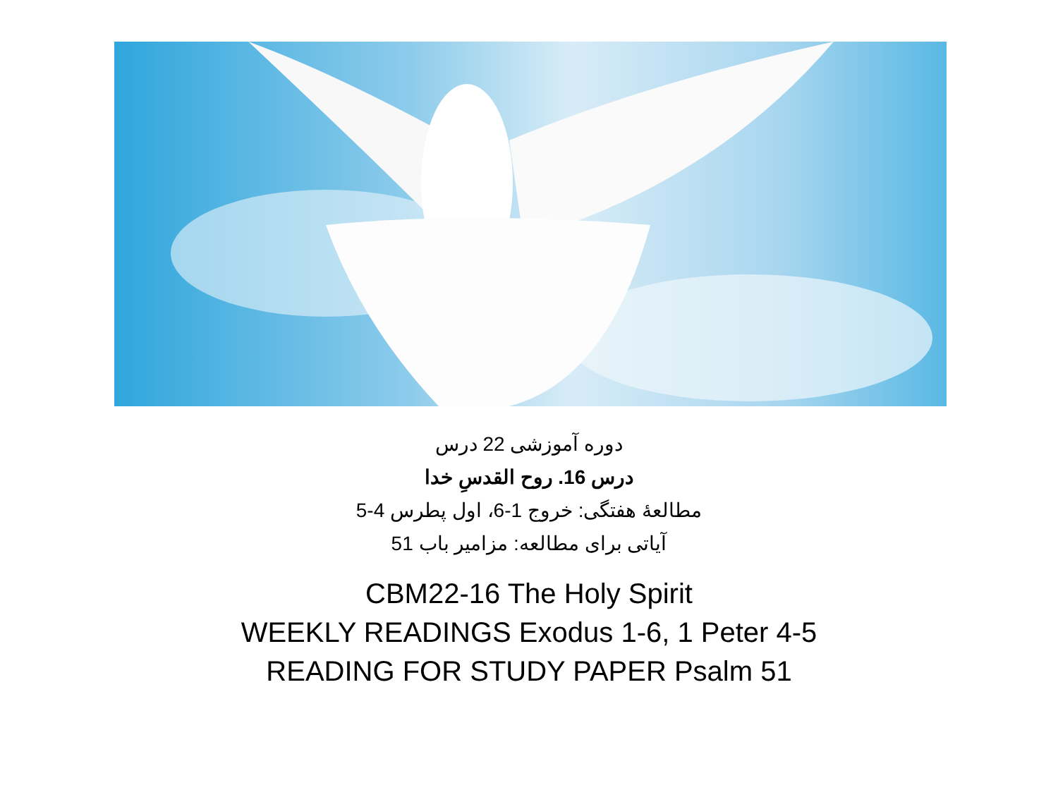دوره آموزشی 22 درس
درس 16. روح القدسِ خدا
مطالعۀ هفتگی: خروج 1-6، اول پطرس 4-5
آیاتی برای مطالعه: مزامیر باب 51
CBM22-16 The Holy Spirit
WEEKLY READINGS Exodus 1-6, 1 Peter 4-5
READING FOR STUDY PAPER Psalm 51